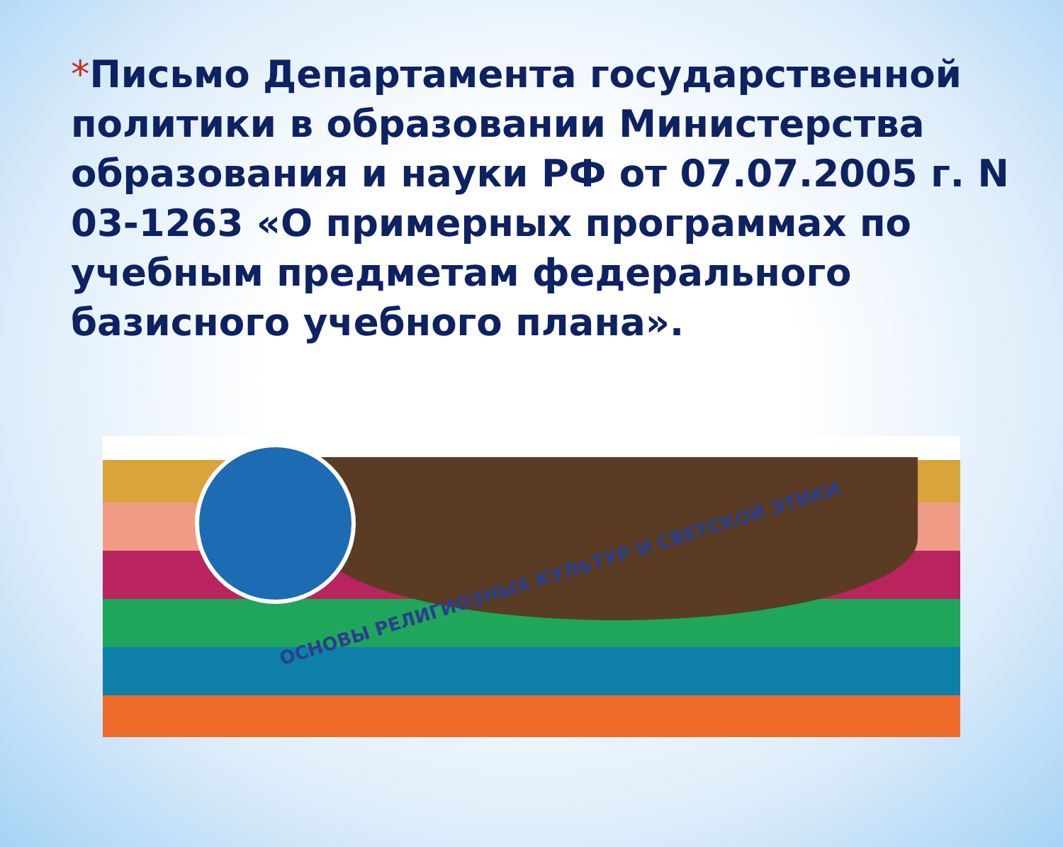*Письмо Департамента государственной политики в образовании Министерства образования и науки РФ от 07.07.2005 г. N 03-1263 «О примерных программах по учебным предметам федерального базисного учебного плана».
ОСНОВЫ РЕЛИГИОЗНЫХ КУЛЬТУР И СВЕТСКОЙ ЭТИКИ